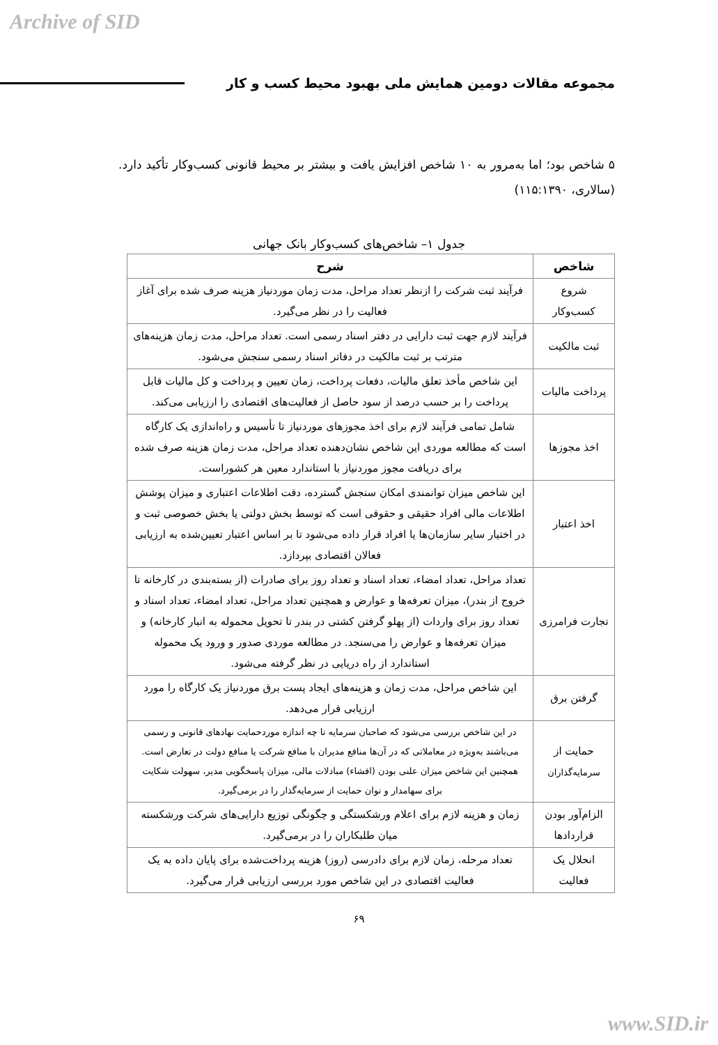Archive of SID
مجموعه مقالات دومین همایش ملی بهبود محیط کسب و کار
۵ شاخص بود؛ اما به‌مرور به ۱۰ شاخص افزایش یافت و بیشتر بر محیط قانونی کسب‌وکار تأکید دارد. (سالاری، ۱۱۵:۱۳۹۰)
جدول ۱– شاخص‌های کسب‌وکار بانک جهانی
| شاخص | شرح |
| --- | --- |
| شروع کسب‌وکار | فرآیند ثبت شرکت را ازنظر تعداد مراحل، مدت زمان موردنیاز هزینه صرف شده برای آغاز فعالیت را در نظر می‌گیرد. |
| ثبت مالکیت | فرآیند لازم جهت ثبت دارایی در دفتر اسناد رسمی است. تعداد مراحل، مدت زمان هزینه‌های مترتب بر ثبت مالکیت در دفاتر اسناد رسمی سنجش می‌شود. |
| پرداخت مالیات | این شاخص مأخذ تعلق مالیات، دفعات پرداخت، زمان تعیین و پرداخت و کل مالیات قابل پرداخت را بر حسب درصد از سود حاصل از فعالیت‌های اقتصادی را ارزیابی می‌کند. |
| اخذ مجوزها | شامل تمامی فرآیند لازم برای اخذ مجوزهای موردنیاز تا تأسیس و راه‌اندازی یک کارگاه است که مطالعه موردی این شاخص نشان‌دهنده تعداد مراحل، مدت زمان هزینه صرف شده برای دریافت مجوز موردنیاز با استاندارد معین هر کشوراست. |
| اخذ اعتبار | این شاخص میزان توانمندی امکان سنجش گسترده، دقت اطلاعات اعتباری و میزان پوشش اطلاعات مالی افراد حقیقی و حقوقی است که توسط بخش دولتی یا بخش خصوصی ثبت و در اختیار سایر سازمان‌ها یا افراد قرار داده می‌شود تا بر اساس اعتبار تعیین‌شده به ارزیابی فعالان اقتصادی بپردازد. |
| تجارت فرامرزی | تعداد مراحل، تعداد امضاء، تعداد اسناد و تعداد روز برای صادرات (از بسته‌بندی در کارخانه تا خروج از بندر)، میزان تعرفه‌ها و عوارض و همچنین تعداد مراحل، تعداد امضاء، تعداد اسناد و تعداد روز برای واردات (از پهلو گرفتن کشتی در بندر تا تحویل محموله به انبار کارخانه) و میزان تعرفه‌ها و عوارض را می‌سنجد. در مطالعه موردی صدور و ورود یک محموله استاندارد از راه دریایی در نظر گرفته می‌شود. |
| گرفتن برق | این شاخص مراحل، مدت زمان و هزینه‌های ایجاد پست برق موردنیاز یک کارگاه را مورد ارزیابی قرار می‌دهد. |
| حمایت از سرمایه‌گذاران | در این شاخص بررسی می‌شود که صاحبان سرمایه تا چه اندازه موردحمایت نهادهای قانونی و رسمی می‌باشند به‌ویژه در معاملاتی که در آن‌ها منافع مدیران با منافع شرکت یا منافع دولت در تعارض است. همچنین این شاخص میزان علنی بودن (افشاء) مبادلات مالی، میزان پاسخگویی مدیر، سهولت شکایت برای سهامدار و توان حمایت از سرمایه‌گذار را در برمی‌گیرد. |
| الزام‌آور بودن قراردادها | زمان و هزینه لازم برای اعلام ورشکستگی و چگونگی توزیع دارایی‌های شرکت ورشکسته میان طلبکاران را در برمی‌گیرد. |
| انحلال یک فعالیت | تعداد مرحله، زمان لازم برای دادرسی (روز) هزینه پرداخت‌شده برای پایان داده به یک فعالیت اقتصادی در این شاخص مورد بررسی ارزیابی قرار می‌گیرد. |
۶۹
www.SID.ir